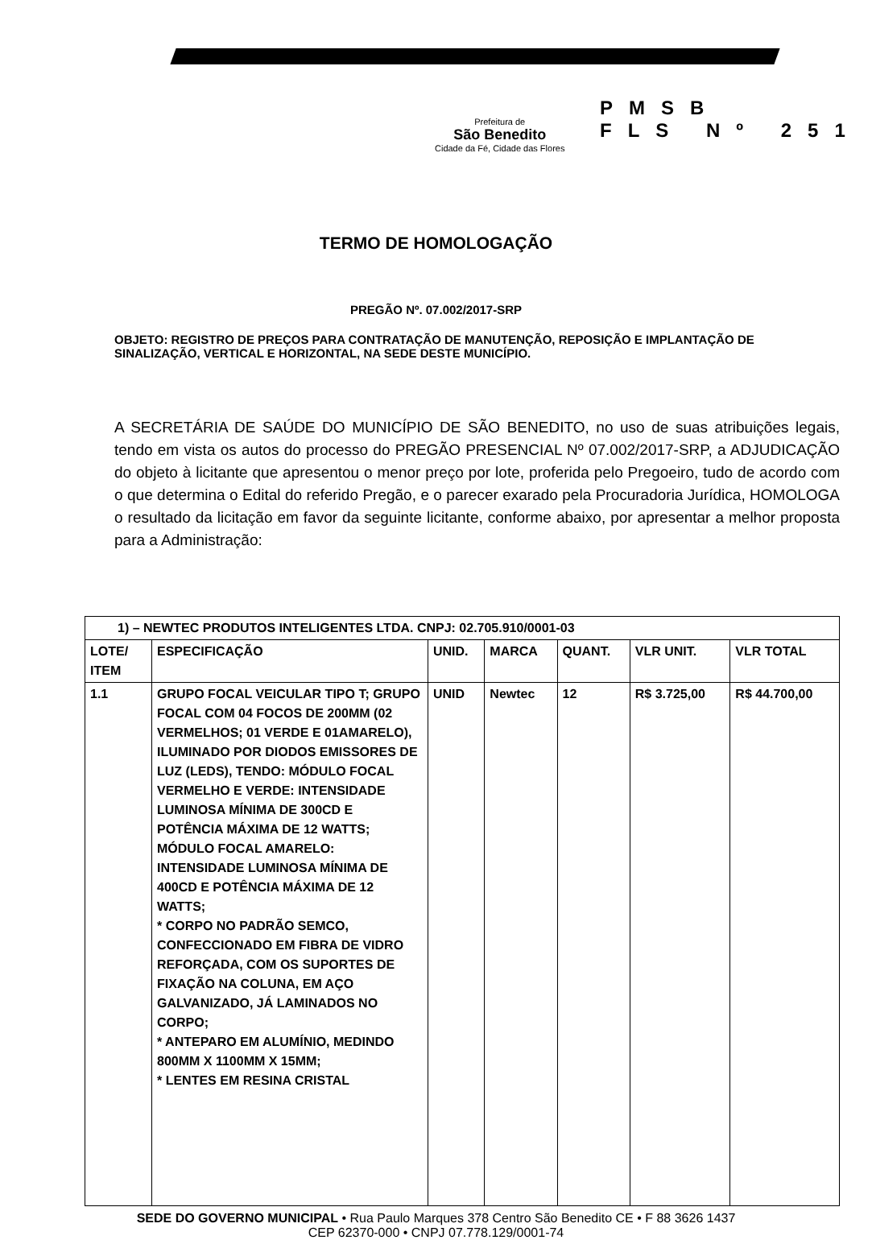Prefeitura de
São Benedito
Cidade da Fé, Cidade das Flores
PMSB
FLS Nº 251
TERMO DE HOMOLOGAÇÃO
PREGÃO Nº. 07.002/2017-SRP
OBJETO: REGISTRO DE PREÇOS PARA CONTRATAÇÃO DE MANUTENÇÃO, REPOSIÇÃO E IMPLANTAÇÃO DE SINALIZAÇÃO, VERTICAL E HORIZONTAL, NA SEDE DESTE MUNICÍPIO.
A SECRETÁRIA DE SAÚDE DO MUNICÍPIO DE SÃO BENEDITO, no uso de suas atribuições legais, tendo em vista os autos do processo do PREGÃO PRESENCIAL Nº 07.002/2017-SRP, a ADJUDICAÇÃO do objeto à licitante que apresentou o menor preço por lote, proferida pelo Pregoeiro, tudo de acordo com o que determina o Edital do referido Pregão, e o parecer exarado pela Procuradoria Jurídica, HOMOLOGA o resultado da licitação em favor da seguinte licitante, conforme abaixo, por apresentar a melhor proposta para a Administração:
| 1) – NEWTEC PRODUTOS INTELIGENTES LTDA. CNPJ: 02.705.910/0001-03 | | | | | | |
| LOTE/ ITEM | ESPECIFICAÇÃO | UNID. | MARCA | QUANT. | VLR UNIT. | VLR TOTAL |
| 1.1 | GRUPO FOCAL VEICULAR TIPO T; GRUPO FOCAL COM 04 FOCOS DE 200MM (02 VERMELHOS; 01 VERDE E 01AMARELO), ILUMINADO POR DIODOS EMISSORES DE LUZ (LEDS), TENDO: MÓDULO FOCAL VERMELHO E VERDE: INTENSIDADE LUMINOSA MÍNIMA DE 300CD E POTÊNCIA MÁXIMA DE 12 WATTS; MÓDULO FOCAL AMARELO: INTENSIDADE LUMINOSA MÍNIMA DE 400CD E POTÊNCIA MÁXIMA DE 12 WATTS; * CORPO NO PADRÃO SEMCO, CONFECCIONADO EM FIBRA DE VIDRO REFORÇADA, COM OS SUPORTES DE FIXAÇÃO NA COLUNA, EM AÇO GALVANIZADO, JÁ LAMINADOS NO CORPO; * ANTEPARO EM ALUMÍNIO, MEDINDO 800MM X 1100MM X 15MM; * LENTES EM RESINA CRISTAL | UNID | Newtec | 12 | R$ 3.725,00 | R$ 44.700,00 |
SEDE DO GOVERNO MUNICIPAL • Rua Paulo Marques 378 Centro São Benedito CE • F 88 3626 1437
CEP 62370-000 • CNPJ 07.778.129/0001-74